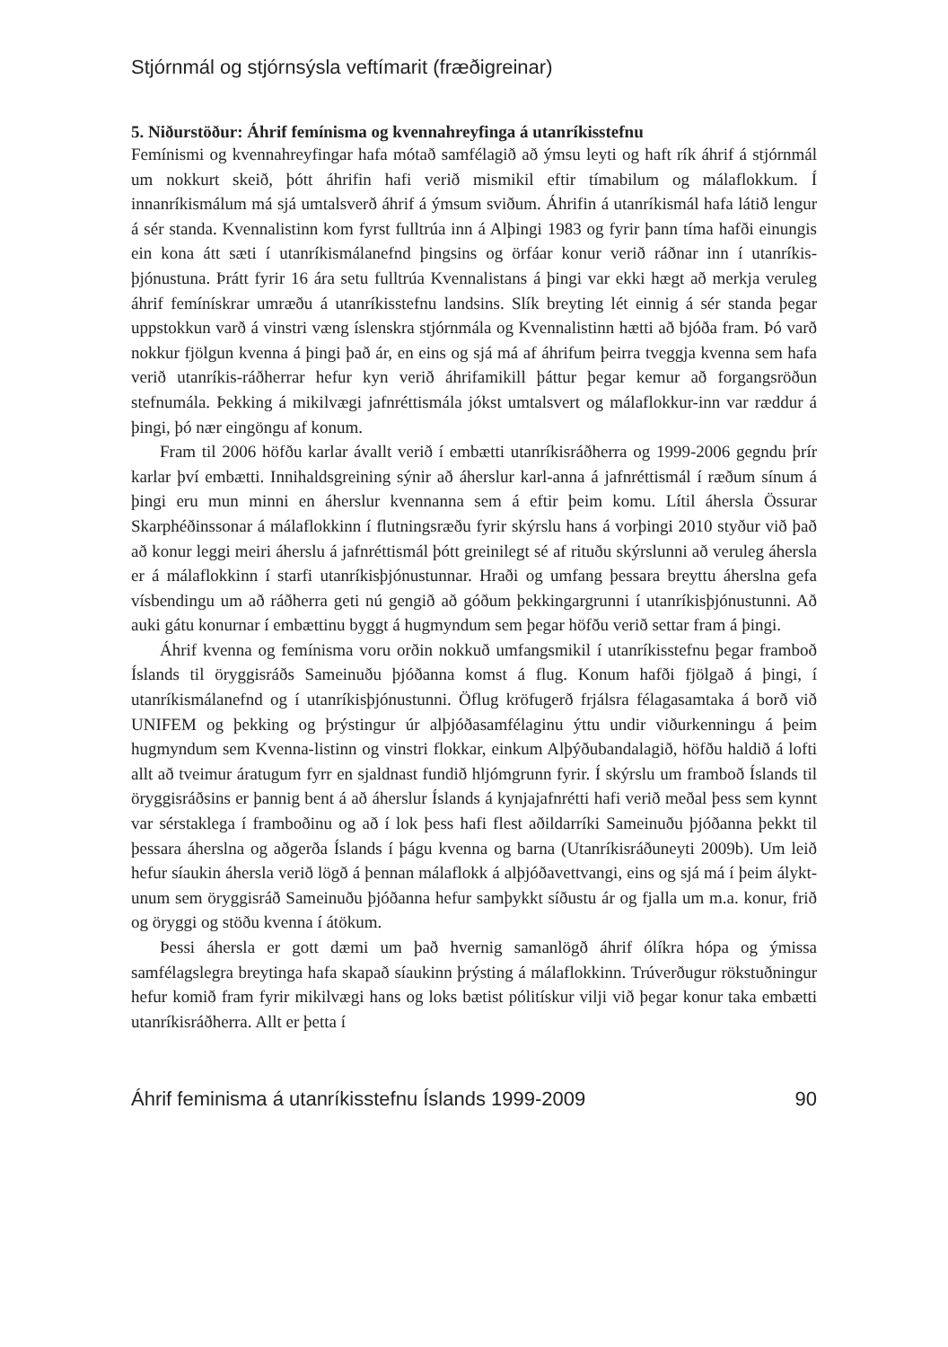Stjórnmál og stjórnsýsla veftímarit (fræðigreinar)
5. Niðurstöður: Áhrif femínisma og kvennahreyfinga á utanríkisstefnu
Femínismi og kvennahreyfingar hafa mótað samfélagið að ýmsu leyti og haft rík áhrif á stjórnmál um nokkurt skeið, þótt áhrifin hafi verið mismikil eftir tímabilum og málaflokkum. Í innanríkismálum má sjá umtalsverð áhrif á ýmsum sviðum. Áhrifin á utanríkismál hafa látið lengur á sér standa. Kvennalistinn kom fyrst fulltrúa inn á Alþingi 1983 og fyrir þann tíma hafði einungis ein kona átt sæti í utanríkismálanefnd þingsins og örfáar konur verið ráðnar inn í utanríkis-þjónustuna. Þrátt fyrir 16 ára setu fulltrúa Kvennalistans á þingi var ekki hægt að merkja veruleg áhrif femínískrar umræðu á utanríkisstefnu landsins. Slík breyting lét einnig á sér standa þegar uppstokkun varð á vinstri væng íslenskra stjórnmála og Kvennalistinn hætti að bjóða fram. Þó varð nokkur fjölgun kvenna á þingi það ár, en eins og sjá má af áhrifum þeirra tveggja kvenna sem hafa verið utanríkis-ráðherrar hefur kyn verið áhrifamikill þáttur þegar kemur að forgangsröðun stefnumála. Þekking á mikilvægi jafnréttismála jókst umtalsvert og málaflokkur-inn var ræddur á þingi, þó nær eingöngu af konum.
Fram til 2006 höfðu karlar ávallt verið í embætti utanríkisráðherra og 1999-2006 gegndu þrír karlar því embætti. Innihaldsgreining sýnir að áherslur karl-anna á jafnréttismál í ræðum sínum á þingi eru mun minni en áherslur kvennanna sem á eftir þeim komu. Lítil áhersla Össurar Skarphéðinssonar á málaflokkinn í flutningsræðu fyrir skýrslu hans á vorþingi 2010 styður við það að konur leggi meiri áherslu á jafnréttismál þótt greinilegt sé af rituðu skýrslunni að veruleg áhersla er á málaflokkinn í starfi utanríkisþjónustunnar. Hraði og umfang þessara breyttu áherslna gefa vísbendingu um að ráðherra geti nú gengið að góðum þekkingargrunni í utanríkisþjónustunni. Að auki gátu konurnar í embættinu byggt á hugmyndum sem þegar höfðu verið settar fram á þingi.
Áhrif kvenna og femínisma voru orðin nokkuð umfangsmikil í utanríkisstefnu þegar framboð Íslands til öryggisráðs Sameinuðu þjóðanna komst á flug. Konum hafði fjölgað á þingi, í utanríkismálanefnd og í utanríkisþjónustunni. Öflug kröfugerð frjálsra félagasamtaka á borð við UNIFEM og þekking og þrýstingur úr alþjóðasamfélaginu ýttu undir viðurkenningu á þeim hugmyndum sem Kvenna-listinn og vinstri flokkar, einkum Alþýðubandalagið, höfðu haldið á lofti allt að tveimur áratugum fyrr en sjaldnast fundið hljómgrunn fyrir. Í skýrslu um framboð Íslands til öryggisráðsins er þannig bent á að áherslur Íslands á kynjajafnrétti hafi verið meðal þess sem kynnt var sérstaklega í framboðinu og að í lok þess hafi flest aðildarríki Sameinuðu þjóðanna þekkt til þessara áherslna og aðgerða Íslands í þágu kvenna og barna (Utanríkisráðuneyti 2009b). Um leið hefur síaukin áhersla verið lögð á þennan málaflokk á alþjóðavettvangi, eins og sjá má í þeim álykt-unum sem öryggisráð Sameinuðu þjóðanna hefur samþykkt síðustu ár og fjalla um m.a. konur, frið og öryggi og stöðu kvenna í átökum.
Þessi áhersla er gott dæmi um það hvernig samanlögð áhrif ólíkra hópa og ýmissa samfélagslegra breytinga hafa skapað síaukinn þrýsting á málaflokkinn. Trúverðugur rökstuðningur hefur komið fram fyrir mikilvægi hans og loks bætist pólitískur vilji við þegar konur taka embætti utanríkisráðherra. Allt er þetta í
Áhrif feminisma á utanríkisstefnu Íslands 1999-2009 90